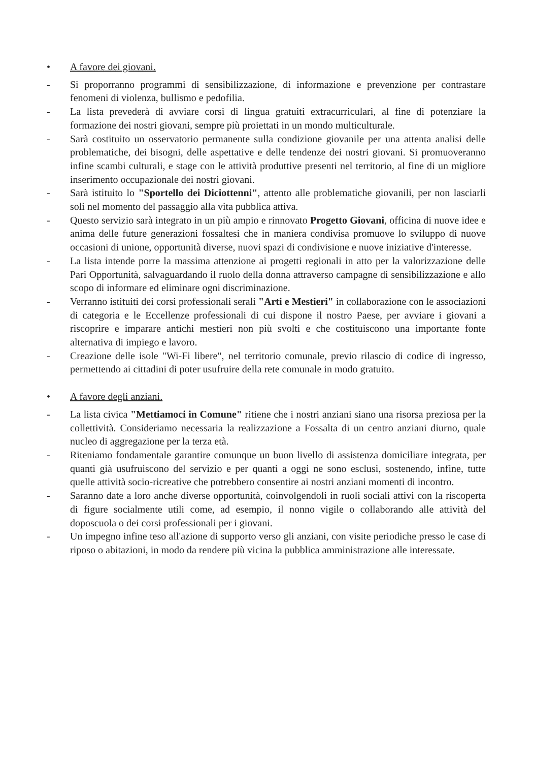• A favore dei giovani.
- Si proporranno programmi di sensibilizzazione, di informazione e prevenzione per contrastare fenomeni di violenza, bullismo e pedofilia.
- La lista prevederà di avviare corsi di lingua gratuiti extracurriculari, al fine di potenziare la formazione dei nostri giovani, sempre più proiettati in un mondo multiculturale.
- Sarà costituito un osservatorio permanente sulla condizione giovanile per una attenta analisi delle problematiche, dei bisogni, delle aspettative e delle tendenze dei nostri giovani. Si promuoveranno infine scambi culturali, e stage con le attività produttive presenti nel territorio, al fine di un migliore inserimento occupazionale dei nostri giovani.
- Sarà istituito lo "Sportello dei Diciottenni", attento alle problematiche giovanili, per non lasciarli soli nel momento del passaggio alla vita pubblica attiva.
- Questo servizio sarà integrato in un più ampio e rinnovato Progetto Giovani, officina di nuove idee e anima delle future generazioni fossaltesi che in maniera condivisa promuove lo sviluppo di nuove occasioni di unione, opportunità diverse, nuovi spazi di condivisione e nuove iniziative d'interesse.
- La lista intende porre la massima attenzione ai progetti regionali in atto per la valorizzazione delle Pari Opportunità, salvaguardando il ruolo della donna attraverso campagne di sensibilizzazione e allo scopo di informare ed eliminare ogni discriminazione.
- Verranno istituiti dei corsi professionali serali "Arti e Mestieri" in collaborazione con le associazioni di categoria e le Eccellenze professionali di cui dispone il nostro Paese, per avviare i giovani a riscoprire e imparare antichi mestieri non più svolti e che costituiscono una importante fonte alternativa di impiego e lavoro.
- Creazione delle isole "Wi-Fi libere", nel territorio comunale, previo rilascio di codice di ingresso, permettendo ai cittadini di poter usufruire della rete comunale in modo gratuito.
• A favore degli anziani.
- La lista civica "Mettiamoci in Comune" ritiene che i nostri anziani siano una risorsa preziosa per la collettività. Consideriamo necessaria la realizzazione a Fossalta di un centro anziani diurno, quale nucleo di aggregazione per la terza età.
- Riteniamo fondamentale garantire comunque un buon livello di assistenza domiciliare integrata, per quanti già usufruiscono del servizio e per quanti a oggi ne sono esclusi, sostenendo, infine, tutte quelle attività socio-ricreative che potrebbero consentire ai nostri anziani momenti di incontro.
- Saranno date a loro anche diverse opportunità, coinvolgendoli in ruoli sociali attivi con la riscoperta di figure socialmente utili come, ad esempio, il nonno vigile o collaborando alle attività del doposcuola o dei corsi professionali per i giovani.
- Un impegno infine teso all'azione di supporto verso gli anziani, con visite periodiche presso le case di riposo o abitazioni, in modo da rendere più vicina la pubblica amministrazione alle interessate.